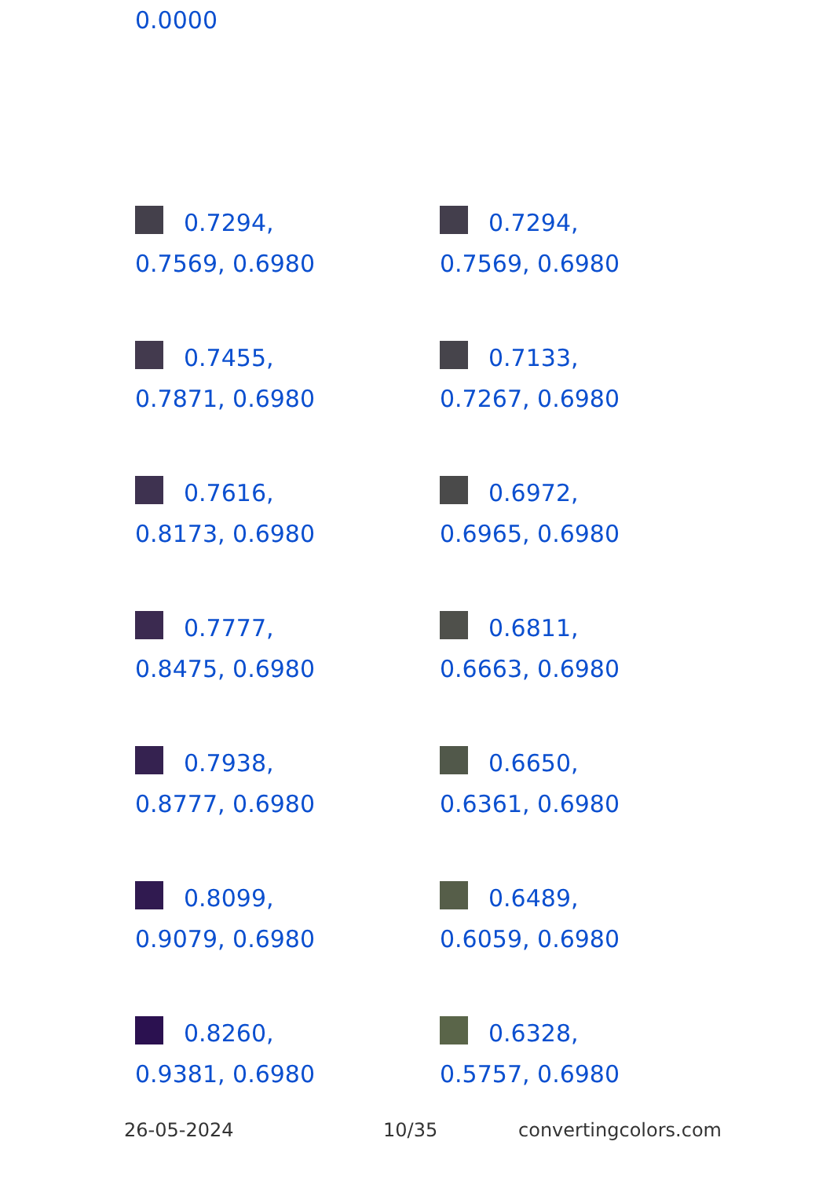0.0000
0.7294, 0.7569, 0.6980
0.7294, 0.7569, 0.6980
0.7455, 0.7871, 0.6980
0.7133, 0.7267, 0.6980
0.7616, 0.8173, 0.6980
0.6972, 0.6965, 0.6980
0.7777, 0.8475, 0.6980
0.6811, 0.6663, 0.6980
0.7938, 0.8777, 0.6980
0.6650, 0.6361, 0.6980
0.8099, 0.9079, 0.6980
0.6489, 0.6059, 0.6980
0.8260, 0.9381, 0.6980
0.6328, 0.5757, 0.6980
26-05-2024 10/35 convertingcolors.com